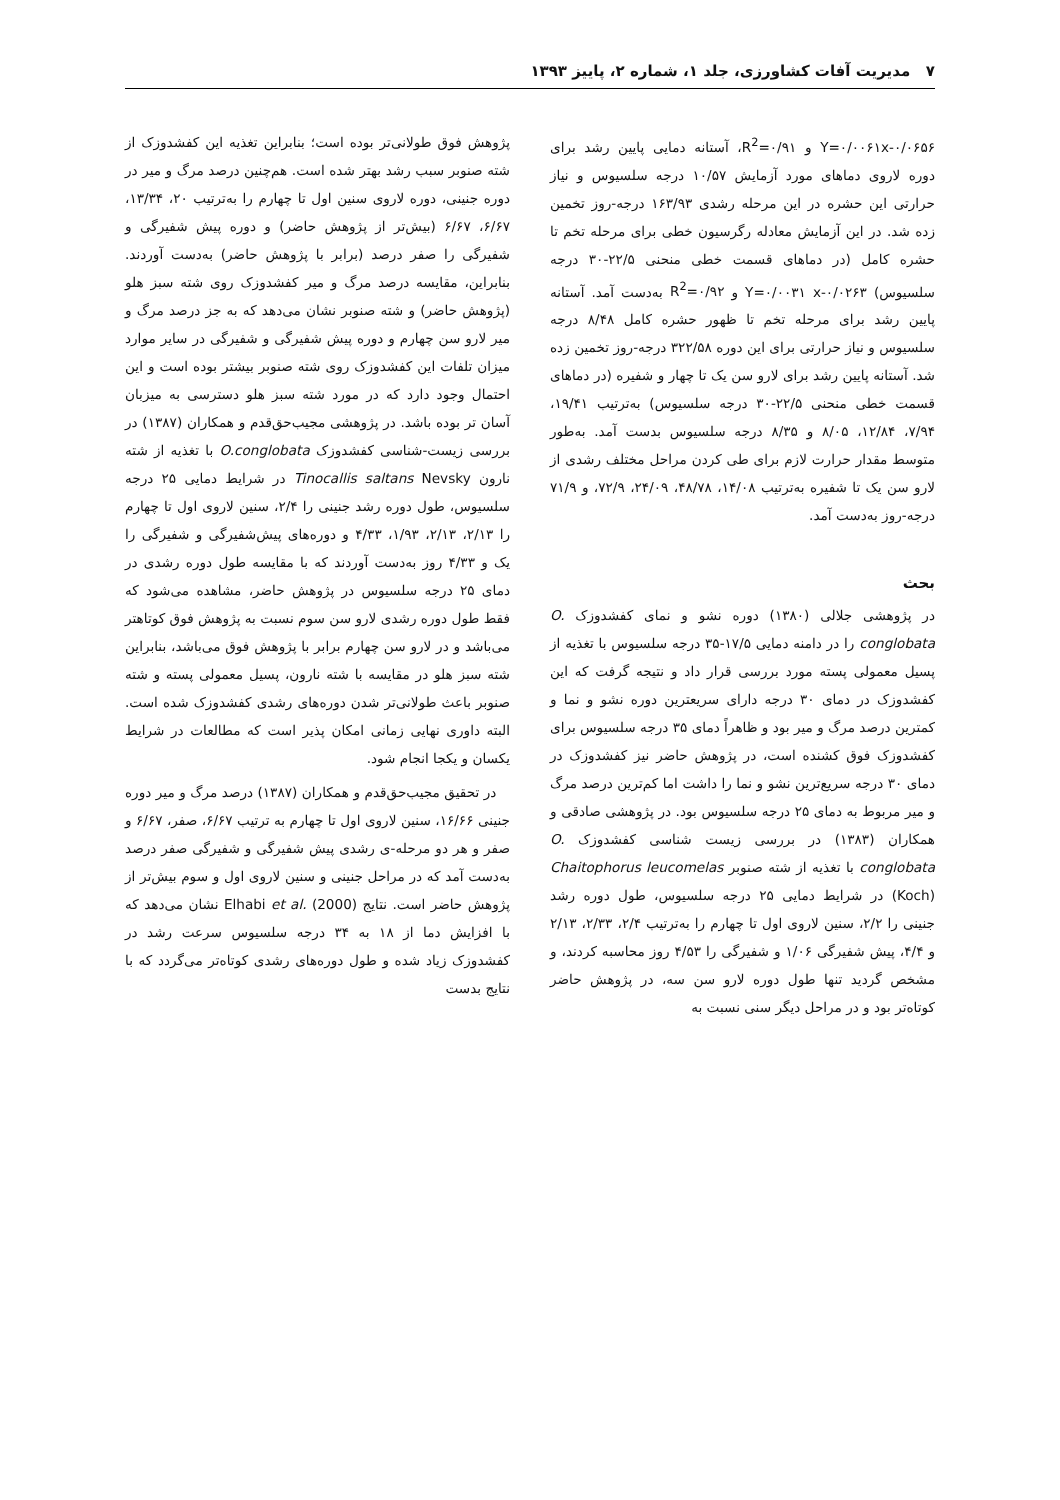۷ مدیریت آفات کشاورزی، جلد ۱، شماره ۲، پاییز ۱۳۹۳
Y=۰/۰۰۶۱x-۰/۰۶۵۶ و R<sup>2</sup>=۰/۹۱، آستانه دمایی پایین رشد برای دوره لاروی دماهای مورد آزمایش ۱۰/۵۷ درجه سلسیوس و نیاز حرارتی این حشره در این مرحله رشدی ۱۶۳/۹۳ درجه-روز تخمین زده شد. در این آزمایش معادله رگرسیون خطی برای مرحله تخم تا حشره کامل (در دماهای قسمت خطی منحنی ۲۲/۵-۳۰ درجه سلسیوس) Y=۰/۰۰۳۱ x-۰/۰۲۶۳ و R<sup>2</sup>=۰/۹۲ به‌دست آمد. آستانه پایین رشد برای مرحله تخم تا ظهور حشره کامل ۸/۴۸ درجه سلسیوس و نیاز حرارتی برای این دوره ۳۲۲/۵۸ درجه-روز تخمین زده شد. آستانه پایین رشد برای لارو سن یک تا چهار و شفیره (در دماهای قسمت خطی منحنی ۲۲/۵-۳۰ درجه سلسیوس) به‌ترتیب ۱۹/۴۱، ۷/۹۴، ۱۲/۸۴، ۸/۰۵ و ۸/۳۵ درجه سلسیوس بدست آمد. به‌طور متوسط مقدار حرارت لازم برای طی کردن مراحل مختلف رشدی از لارو سن یک تا شفیره به‌ترتیب ۱۴/۰۸، ۴۸/۷۸، ۲۴/۰۹، ۷۲/۹، و ۷۱/۹ درجه-روز به‌دست آمد.
بحث
در پژوهشی جلالی (۱۳۸۰) دوره نشو و نمای کفشدوزک O. conglobata را در دامنه دمایی ۱۷/۵-۳۵ درجه سلسیوس با تغذیه از پسیل معمولی پسته مورد بررسی قرار داد و نتیجه گرفت که این کفشدوزک در دمای ۳۰ درجه دارای سریعترین دوره نشو و نما و کمترین درصد مرگ و میر بود و ظاهراً دمای ۳۵ درجه سلسیوس برای کفشدوزک فوق کشنده است، در پژوهش حاضر نیز کفشدوزک در دمای ۳۰ درجه سریع‌ترین نشو و نما را داشت اما کم‌ترین درصد مرگ و میر مربوط به دمای ۲۵ درجه سلسیوس بود. در پژوهشی صادقی و همکاران (۱۳۸۳) در بررسی زیست شناسی کفشدوزک O. conglobata با تغذیه از شته صنوبر Chaitophorus leucomelas (Koch) در شرایط دمایی ۲۵ درجه سلسیوس، طول دوره رشد جنینی را ۲/۲، سنین لاروی اول تا چهارم را به‌ترتیب ۲/۴، ۲/۳۳، ۲/۱۳ و ۴/۴، پیش شفیرگی ۱/۰۶ و شفیرگی را ۴/۵۳ روز محاسبه کردند، و مشخص گردید تنها طول دوره لارو سن سه، در پژوهش حاضر کوتاه‌تر بود و در مراحل دیگر سنی نسبت به
پژوهش فوق طولانی‌تر بوده است؛ بنابراین تغذیه این کفشدوزک از شته صنوبر سبب رشد بهتر شده است. هم‌چنین درصد مرگ و میر در دوره جنینی، دوره لاروی سنین اول تا چهارم را به‌ترتیب ۲۰، ۱۳/۳۴، ۶/۶۷، ۶/۶۷ (بیش‌تر از پژوهش حاضر) و دوره پیش شفیرگی و شفیرگی را صفر درصد (برابر با پژوهش حاضر) به‌دست آوردند. بنابراین، مقایسه درصد مرگ و میر کفشدوزک روی شته سبز هلو (پژوهش حاضر) و شته صنوبر نشان می‌دهد که به جز درصد مرگ و میر لارو سن چهارم و دوره پیش شفیرگی و شفیرگی در سایر موارد میزان تلفات این کفشدوزک روی شته صنوبر بیشتر بوده است و این احتمال وجود دارد که در مورد شته سبز هلو دسترسی به میزبان آسان تر بوده باشد. در پژوهشی مجیب‌حق‌قدم و همکاران (۱۳۸۷) در بررسی زیست-شناسی کفشدوزک O.conglobata با تغذیه از شته نارون Tinocallis saltans Nevsky در شرایط دمایی ۲۵ درجه سلسیوس، طول دوره رشد جنینی را ۲/۴، سنین لاروی اول تا چهارم را ۲/۱۳، ۲/۱۳، ۱/۹۳، ۴/۳۳ و دوره‌های پیش‌شفیرگی و شفیرگی را یک و ۴/۳۳ روز به‌دست آوردند که با مقایسه طول دوره رشدی در دمای ۲۵ درجه سلسیوس در پژوهش حاضر، مشاهده می‌شود که فقط طول دوره رشدی لارو سن سوم نسبت به پژوهش فوق کوتاهتر می‌باشد و در لارو سن چهارم برابر با پژوهش فوق می‌باشد، بنابراین شته سبز هلو در مقایسه با شته نارون، پسیل معمولی پسته و شته صنوبر باعث طولانی‌تر شدن دوره‌های رشدی کفشدوزک شده است. البته داوری نهایی زمانی امکان پذیر است که مطالعات در شرایط یکسان و یکجا انجام شود.
در تحقیق مجیب‌حق‌قدم و همکاران (۱۳۸۷) درصد مرگ و میر دوره جنینی ۱۶/۶۶، سنین لاروی اول تا چهارم به ترتیب ۶/۶۷، صفر، ۶/۶۷ و صفر و هر دو مرحله-ی رشدی پیش شفیرگی و شفیرگی صفر درصد به‌دست آمد که در مراحل جنینی و سنین لاروی اول و سوم بیش‌تر از پژوهش حاضر است. نتایج Elhabi et al. (2000) نشان می‌دهد که با افزایش دما از ۱۸ به ۳۴ درجه سلسیوس سرعت رشد در کفشدوزک زیاد شده و طول دوره‌های رشدی کوتاه‌تر می‌گردد که با نتایج بدست